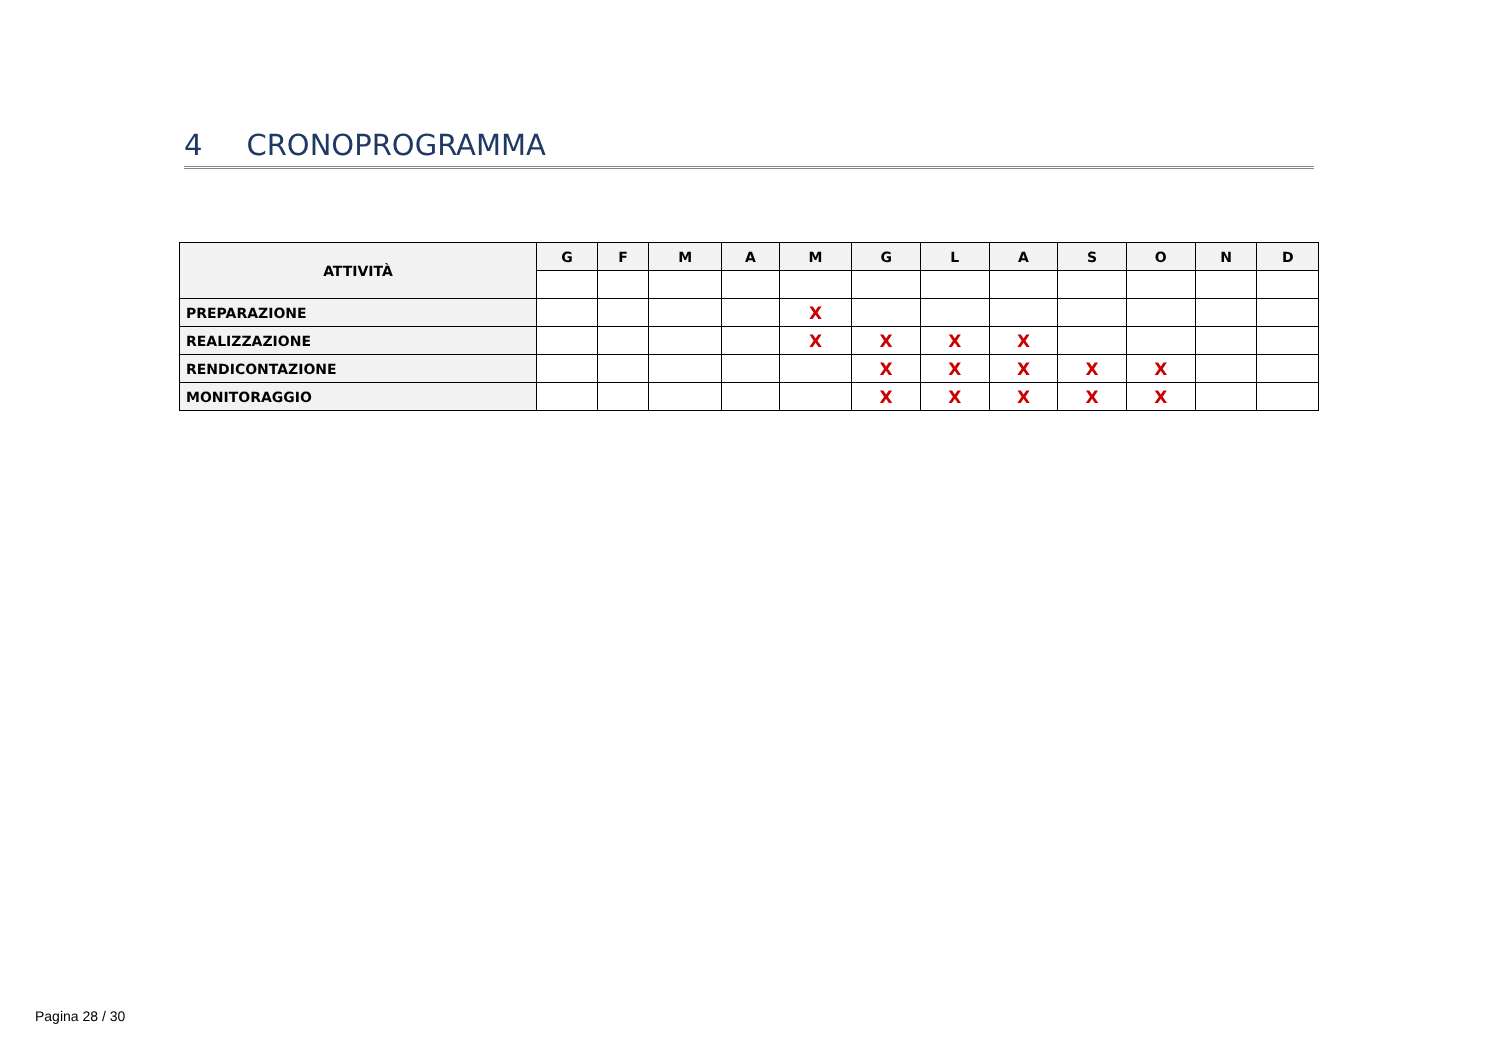4 CRONOPROGRAMMA
| ATTIVITÀ | G | F | M | A | M | G | L | A | S | O | N | D |
| --- | --- | --- | --- | --- | --- | --- | --- | --- | --- | --- | --- | --- |
| PREPARAZIONE | | | | | X | | | | | | | |
| REALIZZAZIONE | | | | | X | X | X | X | | | | |
| RENDICONTAZIONE | | | | | | X | X | X | X | X | | |
| MONITORAGGIO | | | | | | X | X | X | X | X | | |
Pagina 28 / 30